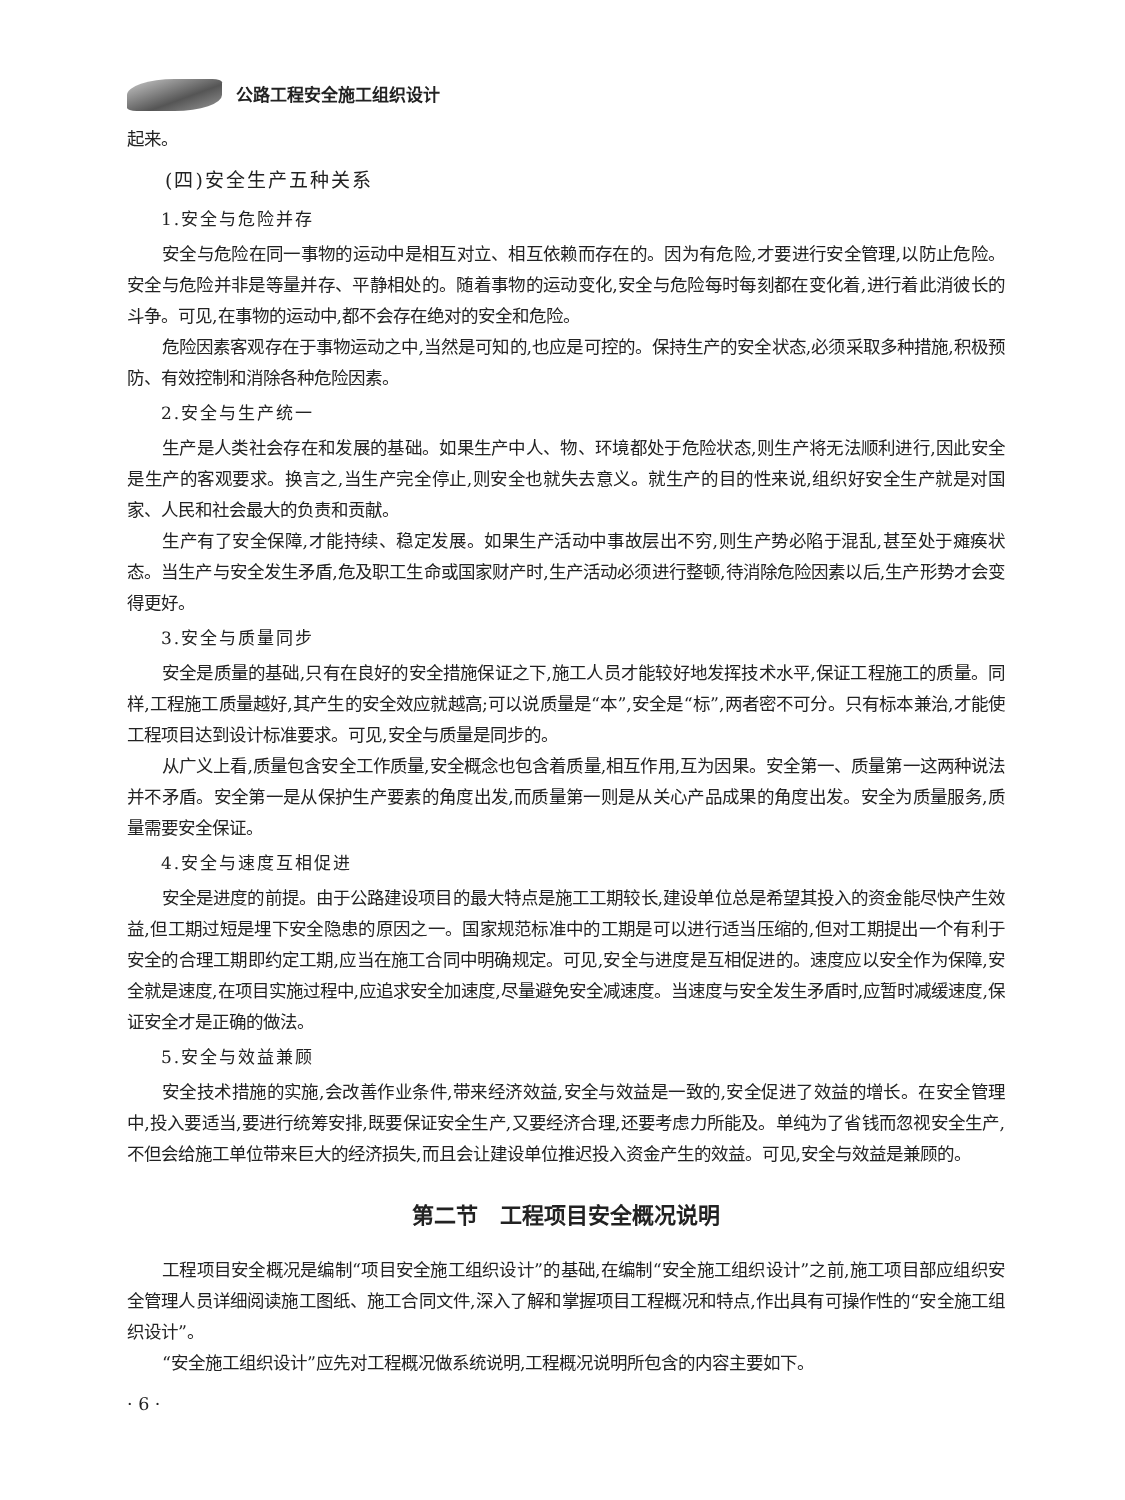公路工程安全施工组织设计
起来。
(四)安全生产五种关系
1.安全与危险并存
安全与危险在同一事物的运动中是相互对立、相互依赖而存在的。因为有危险,才要进行安全管理,以防止危险。安全与危险并非是等量并存、平静相处的。随着事物的运动变化,安全与危险每时每刻都在变化着,进行着此消彼长的斗争。可见,在事物的运动中,都不会存在绝对的安全和危险。
危险因素客观存在于事物运动之中,当然是可知的,也应是可控的。保持生产的安全状态,必须采取多种措施,积极预防、有效控制和消除各种危险因素。
2.安全与生产统一
生产是人类社会存在和发展的基础。如果生产中人、物、环境都处于危险状态,则生产将无法顺利进行,因此安全是生产的客观要求。换言之,当生产完全停止,则安全也就失去意义。就生产的目的性来说,组织好安全生产就是对国家、人民和社会最大的负责和贡献。
生产有了安全保障,才能持续、稳定发展。如果生产活动中事故层出不穷,则生产势必陷于混乱,甚至处于瘫痪状态。当生产与安全发生矛盾,危及职工生命或国家财产时,生产活动必须进行整顿,待消除危险因素以后,生产形势才会变得更好。
3.安全与质量同步
安全是质量的基础,只有在良好的安全措施保证之下,施工人员才能较好地发挥技术水平,保证工程施工的质量。同样,工程施工质量越好,其产生的安全效应就越高;可以说质量是“本”,安全是“标”,两者密不可分。只有标本兼治,才能使工程项目达到设计标准要求。可见,安全与质量是同步的。
从广义上看,质量包含安全工作质量,安全概念也包含着质量,相互作用,互为因果。安全第一、质量第一这两种说法并不矛盾。安全第一是从保护生产要素的角度出发,而质量第一则是从关心产品成果的角度出发。安全为质量服务,质量需要安全保证。
4.安全与速度互相促进
安全是进度的前提。由于公路建设项目的最大特点是施工工期较长,建设单位总是希望其投入的资金能尽快产生效益,但工期过短是埋下安全隐患的原因之一。国家规范标准中的工期是可以进行适当压缩的,但对工期提出一个有利于安全的合理工期即约定工期,应当在施工合同中明确规定。可见,安全与进度是互相促进的。速度应以安全作为保障,安全就是速度,在项目实施过程中,应追求安全加速度,尽量避免安全减速度。当速度与安全发生矛盾时,应暂时减缓速度,保证安全才是正确的做法。
5.安全与效益兼顾
安全技术措施的实施,会改善作业条件,带来经济效益,安全与效益是一致的,安全促进了效益的增长。在安全管理中,投入要适当,要进行统筹安排,既要保证安全生产,又要经济合理,还要考虑力所能及。单纯为了省钱而忽视安全生产,不但会给施工单位带来巨大的经济损失,而且会让建设单位推迟投入资金产生的效益。可见,安全与效益是兼顾的。
第二节　工程项目安全概况说明
工程项目安全概况是编制“项目安全施工组织设计”的基础,在编制“安全施工组织设计”之前,施工项目部应组织安全管理人员详细阅读施工图纸、施工合同文件,深入了解和掌握项目工程概况和特点,作出具有可操作性的“安全施工组织设计”。
“安全施工组织设计”应先对工程概况做系统说明,工程概况说明所包含的内容主要如下。
· 6 ·